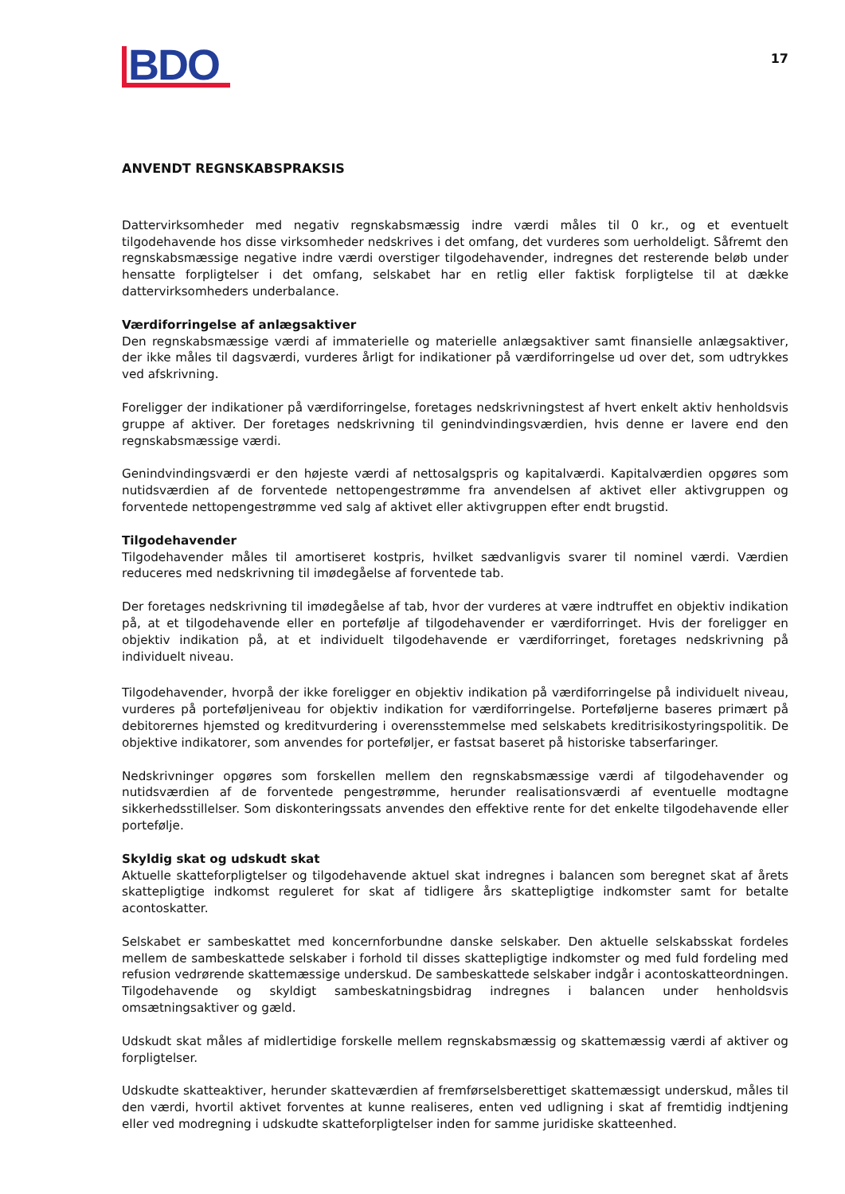BDO
17
ANVENDT REGNSKABSPRAKSIS
Dattervirksomheder med negativ regnskabsmæssig indre værdi måles til 0 kr., og et eventuelt tilgodehavende hos disse virksomheder nedskrives i det omfang, det vurderes som uerholdeligt. Såfremt den regnskabsmæssige negative indre værdi overstiger tilgodehavender, indregnes det resterende beløb under hensatte forpligtelser i det omfang, selskabet har en retlig eller faktisk forpligtelse til at dække dattervirksomheders underbalance.
Værdiforringelse af anlægsaktiver
Den regnskabsmæssige værdi af immaterielle og materielle anlægsaktiver samt finansielle anlægsaktiver, der ikke måles til dagsværdi, vurderes årligt for indikationer på værdiforringelse ud over det, som udtrykkes ved afskrivning.
Foreligger der indikationer på værdiforringelse, foretages nedskrivningstest af hvert enkelt aktiv henholdsvis gruppe af aktiver. Der foretages nedskrivning til genindvindingsværdien, hvis denne er lavere end den regnskabsmæssige værdi.
Genindvindingsværdi er den højeste værdi af nettosalgspris og kapitalværdi. Kapitalværdien opgøres som nutidsværdien af de forventede nettopengestrømme fra anvendelsen af aktivet eller aktivgruppen og forventede nettopengestrømme ved salg af aktivet eller aktivgruppen efter endt brugstid.
Tilgodehavender
Tilgodehavender måles til amortiseret kostpris, hvilket sædvanligvis svarer til nominel værdi. Værdien reduceres med nedskrivning til imødegåelse af forventede tab.
Der foretages nedskrivning til imødegåelse af tab, hvor der vurderes at være indtruffet en objektiv indikation på, at et tilgodehavende eller en portefølje af tilgodehavender er værdiforringet. Hvis der foreligger en objektiv indikation på, at et individuelt tilgodehavende er værdiforringet, foretages nedskrivning på individuelt niveau.
Tilgodehavender, hvorpå der ikke foreligger en objektiv indikation på værdiforringelse på individuelt niveau, vurderes på porteføljeniveau for objektiv indikation for værdiforringelse. Porteføljerne baseres primært på debitorernes hjemsted og kreditvurdering i overensstemmelse med selskabets kreditrisikostyringspolitik. De objektive indikatorer, som anvendes for porteføljer, er fastsat baseret på historiske tabserfaringer.
Nedskrivninger opgøres som forskellen mellem den regnskabsmæssige værdi af tilgodehavender og nutidsværdien af de forventede pengestrømme, herunder realisationsværdi af eventuelle modtagne sikkerhedsstillelser. Som diskonteringssats anvendes den effektive rente for det enkelte tilgodehavende eller portefølje.
Skyldig skat og udskudt skat
Aktuelle skatteforpligtelser og tilgodehavende aktuel skat indregnes i balancen som beregnet skat af årets skattepligtige indkomst reguleret for skat af tidligere års skattepligtige indkomster samt for betalte acontoskatter.
Selskabet er sambeskattet med koncernforbundne danske selskaber. Den aktuelle selskabsskat fordeles mellem de sambeskattede selskaber i forhold til disses skattepligtige indkomster og med fuld fordeling med refusion vedrørende skattemæssige underskud. De sambeskattede selskaber indgår i acontoskatteordningen. Tilgodehavende og skyldigt sambeskatningsbidrag indregnes i balancen under henholdsvis omsætningsaktiver og gæld.
Udskudt skat måles af midlertidige forskelle mellem regnskabsmæssig og skattemæssig værdi af aktiver og forpligtelser.
Udskudte skatteaktiver, herunder skatteværdien af fremførselsberettiget skattemæssigt underskud, måles til den værdi, hvortil aktivet forventes at kunne realiseres, enten ved udligning i skat af fremtidig indtjening eller ved modregning i udskudte skatteforpligtelser inden for samme juridiske skatteenhed.